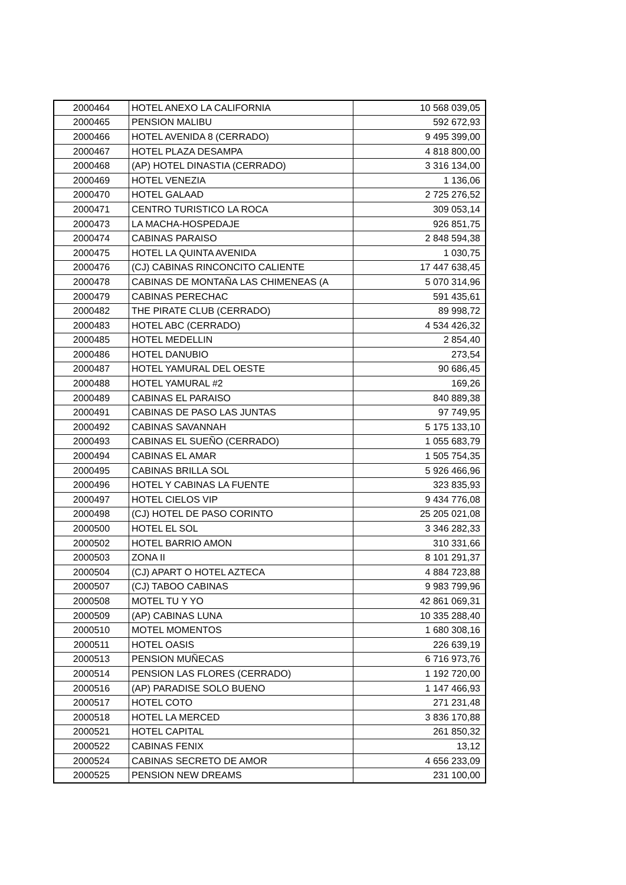| 2000464 | HOTEL ANEXO LA CALIFORNIA | 10 568 039,05 |
| 2000465 | PENSION MALIBU | 592 672,93 |
| 2000466 | HOTEL AVENIDA 8 (CERRADO) | 9 495 399,00 |
| 2000467 | HOTEL PLAZA DESAMPA | 4 818 800,00 |
| 2000468 | (AP) HOTEL DINASTIA (CERRADO) | 3 316 134,00 |
| 2000469 | HOTEL VENEZIA | 1 136,06 |
| 2000470 | HOTEL GALAAD | 2 725 276,52 |
| 2000471 | CENTRO TURISTICO LA ROCA | 309 053,14 |
| 2000473 | LA MACHA-HOSPEDAJE | 926 851,75 |
| 2000474 | CABINAS PARAISO | 2 848 594,38 |
| 2000475 | HOTEL LA QUINTA AVENIDA | 1 030,75 |
| 2000476 | (CJ) CABINAS RINCONCITO CALIENTE | 17 447 638,45 |
| 2000478 | CABINAS DE MONTAÑA LAS CHIMENEAS (A | 5 070 314,96 |
| 2000479 | CABINAS PERECHAC | 591 435,61 |
| 2000482 | THE PIRATE CLUB (CERRADO) | 89 998,72 |
| 2000483 | HOTEL ABC (CERRADO) | 4 534 426,32 |
| 2000485 | HOTEL MEDELLIN | 2 854,40 |
| 2000486 | HOTEL DANUBIO | 273,54 |
| 2000487 | HOTEL YAMURAL DEL OESTE | 90 686,45 |
| 2000488 | HOTEL YAMURAL #2 | 169,26 |
| 2000489 | CABINAS EL PARAISO | 840 889,38 |
| 2000491 | CABINAS DE PASO LAS JUNTAS | 97 749,95 |
| 2000492 | CABINAS SAVANNAH | 5 175 133,10 |
| 2000493 | CABINAS EL SUEÑO (CERRADO) | 1 055 683,79 |
| 2000494 | CABINAS EL AMAR | 1 505 754,35 |
| 2000495 | CABINAS BRILLA SOL | 5 926 466,96 |
| 2000496 | HOTEL Y CABINAS LA FUENTE | 323 835,93 |
| 2000497 | HOTEL CIELOS VIP | 9 434 776,08 |
| 2000498 | (CJ) HOTEL DE PASO CORINTO | 25 205 021,08 |
| 2000500 | HOTEL EL SOL | 3 346 282,33 |
| 2000502 | HOTEL BARRIO AMON | 310 331,66 |
| 2000503 | ZONA II | 8 101 291,37 |
| 2000504 | (CJ) APART O HOTEL AZTECA | 4 884 723,88 |
| 2000507 | (CJ) TABOO CABINAS | 9 983 799,96 |
| 2000508 | MOTEL TU Y YO | 42 861 069,31 |
| 2000509 | (AP) CABINAS LUNA | 10 335 288,40 |
| 2000510 | MOTEL MOMENTOS | 1 680 308,16 |
| 2000511 | HOTEL OASIS | 226 639,19 |
| 2000513 | PENSION MUÑECAS | 6 716 973,76 |
| 2000514 | PENSION LAS FLORES (CERRADO) | 1 192 720,00 |
| 2000516 | (AP) PARADISE SOLO BUENO | 1 147 466,93 |
| 2000517 | HOTEL COTO | 271 231,48 |
| 2000518 | HOTEL LA MERCED | 3 836 170,88 |
| 2000521 | HOTEL CAPITAL | 261 850,32 |
| 2000522 | CABINAS FENIX | 13,12 |
| 2000524 | CABINAS SECRETO DE AMOR | 4 656 233,09 |
| 2000525 | PENSION NEW DREAMS | 231 100,00 |